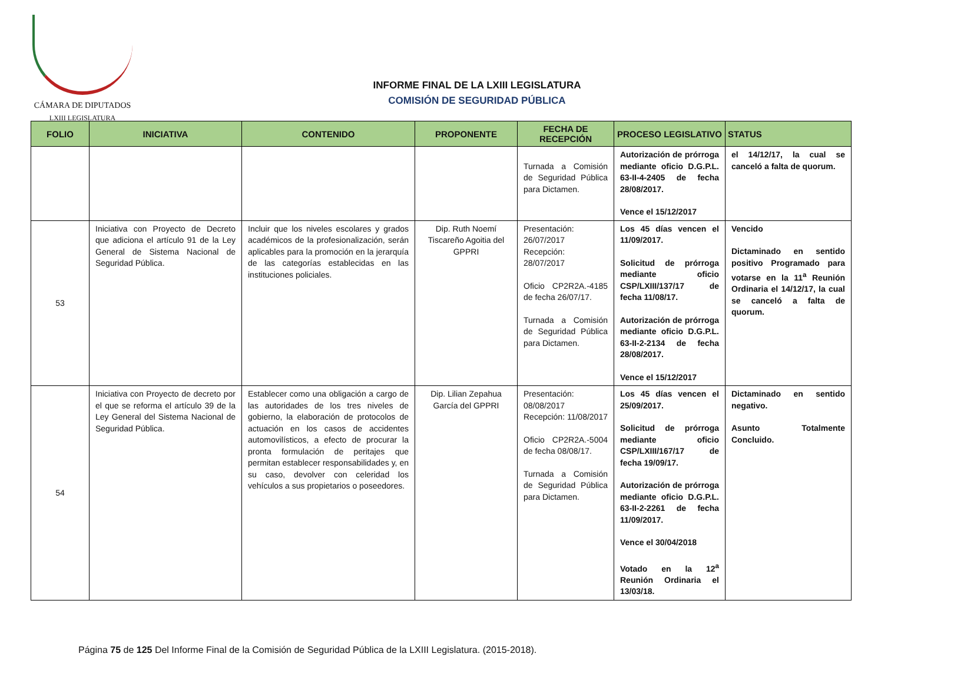CÁMARA DE DIPUTADOS
LXIII LEGISLATURA
INFORME FINAL DE LA LXIII LEGISLATURA
COMISIÓN DE SEGURIDAD PÚBLICA
| FOLIO | INICIATIVA | CONTENIDO | PROPONENTE | FECHA DE RECEPCIÓN | PROCESO LEGISLATIVO | STATUS |
| --- | --- | --- | --- | --- | --- | --- |
| | | | | Turnada a Comisión de Seguridad Pública para Dictamen. | Autorización de prórroga mediante oficio D.G.P.L. 63-II-4-2405 de fecha 28/08/2017. Vence el 15/12/2017 | el 14/12/17, la cual se canceló a falta de quorum. |
| 53 | Iniciativa con Proyecto de Decreto que adiciona el artículo 91 de la Ley General de Sistema Nacional de Seguridad Pública. | Incluir que los niveles escolares y grados académicos de la profesionalización, serán aplicables para la promoción en la jerarquía de las categorías establecidas en las instituciones policiales. | Dip. Ruth Noemí Tiscareño Agoitia del GPPRI | Presentación: 26/07/2017 Recepción: 28/07/2017 Oficio CP2R2A.-4185 de fecha 26/07/17. Turnada a Comisión de Seguridad Pública para Dictamen. | Los 45 días vencen el 11/09/2017. Solicitud de prórroga mediante oficio CSP/LXIII/137/17 de fecha 11/08/17. Autorización de prórroga mediante oficio D.G.P.L. 63-II-2-2134 de fecha 28/08/2017. Vence el 15/12/2017 | Vencido Dictaminado en sentido positivo Programado para votarse en la 11<sup>a</sup> Reunión Ordinaria el 14/12/17, la cual se canceló a falta de quorum. |
| 54 | Iniciativa con Proyecto de decreto por el que se reforma el artículo 39 de la Ley General del Sistema Nacional de Seguridad Pública. | Establecer como una obligación a cargo de las autoridades de los tres niveles de gobierno, la elaboración de protocolos de actuación en los casos de accidentes automovilísticos, a efecto de procurar la pronta formulación de peritajes que permitan establecer responsabilidades y, en su caso, devolver con celeridad los vehículos a sus propietarios o poseedores. | Dip. Lilian Zepahua García del GPPRI | Presentación: 08/08/2017 Recepción: 11/08/2017 Oficio CP2R2A.-5004 de fecha 08/08/17. Turnada a Comisión de Seguridad Pública para Dictamen. | Los 45 días vencen el 25/09/2017. Solicitud de prórroga mediante oficio CSP/LXIII/167/17 de fecha 19/09/17. Autorización de prórroga mediante oficio D.G.P.L. 63-II-2-2261 de fecha 11/09/2017. Vence el 30/04/2018 Votado en la 12<sup>a</sup> Reunión Ordinaria el 13/03/18. | Dictaminado en sentido negativo. Asunto Totalmente Concluido. |
Página 75 de 125 Del Informe Final de la Comisión de Seguridad Pública de la LXIII Legislatura. (2015-2018).